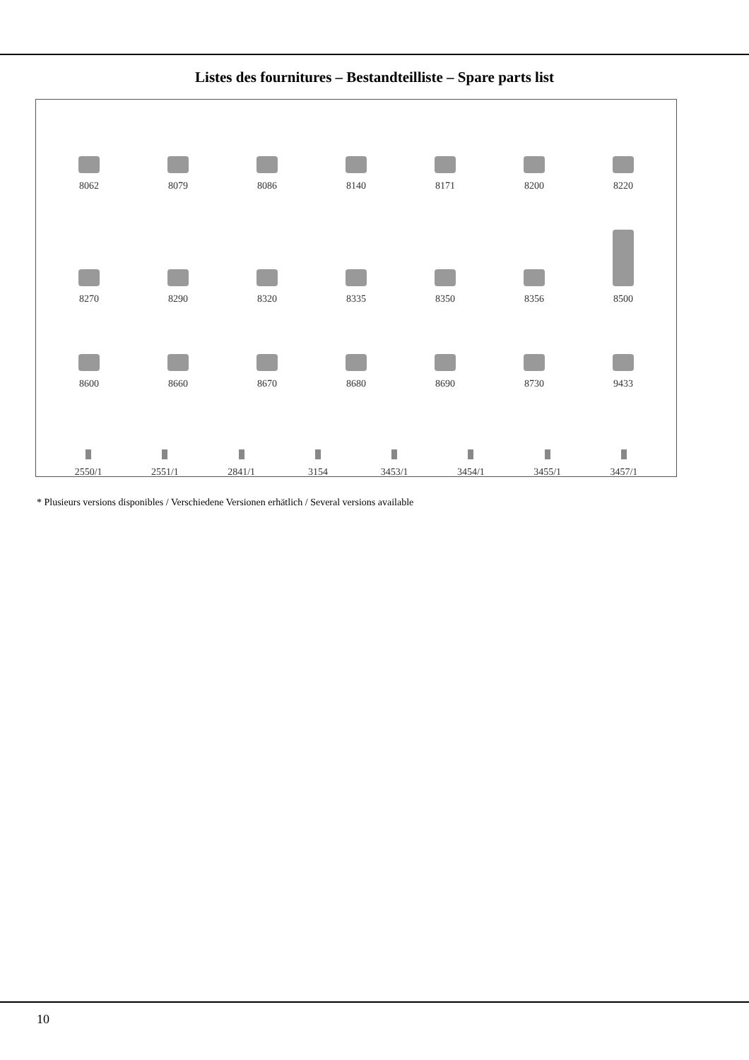Listes des fournitures – Bestandteilliste – Spare parts list
8062
8079
8086
8140
8171
8200
8220
8270
8290
8320
8335
8350
8356
8500
8600
8660
8670
8680
8690
8730
9433
2550/1
2551/1
2841/1
3154
3453/1
3454/1
3455/1
3457/1
* Plusieurs versions disponibles / Verschiedene Versionen erhätlich / Several versions available
10